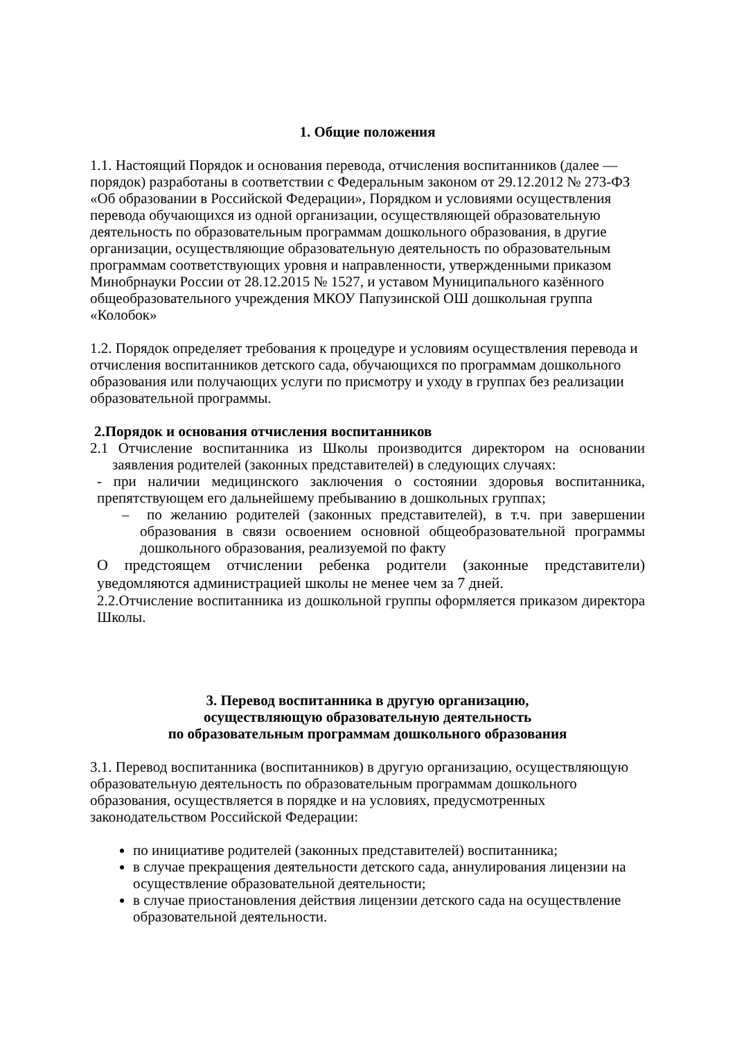1. Общие положения
1.1. Настоящий Порядок и основания перевода, отчисления воспитанников (далее — порядок) разработаны в соответствии с Федеральным законом от 29.12.2012 № 273-ФЗ «Об образовании в Российской Федерации», Порядком и условиями осуществления перевода обучающихся из одной организации, осуществляющей образовательную деятельность по образовательным программам дошкольного образования, в другие организации, осуществляющие образовательную деятельность по образовательным программам соответствующих уровня и направленности, утвержденными приказом Минобрнауки России от 28.12.2015 № 1527, и уставом Муниципального казённого общеобразовательного учреждения МКОУ Папузинской ОШ дошкольная группа «Колобок»
1.2. Порядок определяет требования к процедуре и условиям осуществления перевода и отчисления воспитанников детского сада, обучающихся по программам дошкольного образования или получающих услуги по присмотру и уходу в группах без реализации образовательной программы.
2.Порядок и основания отчисления воспитанников
2.1 Отчисление воспитанника из Школы производится директором на основании заявления родителей (законных представителей) в следующих случаях:
- при наличии медицинского заключения о состоянии здоровья воспитанника, препятствующем его дальнейшему пребыванию в дошкольных группах;
– по желанию родителей (законных представителей), в т.ч. при завершении образования в связи освоением основной общеобразовательной программы дошкольного образования, реализуемой по факту
О предстоящем отчислении ребенка родители (законные представители) уведомляются администрацией школы не менее чем за 7 дней.
2.2.Отчисление воспитанника из дошкольной группы оформляется приказом директора Школы.
3. Перевод воспитанника в другую организацию,
осуществляющую образовательную деятельность
по образовательным программам дошкольного образования
3.1. Перевод воспитанника (воспитанников) в другую организацию, осуществляющую образовательную деятельность по образовательным программам дошкольного образования, осуществляется в порядке и на условиях, предусмотренных законодательством Российской Федерации:
по инициативе родителей (законных представителей) воспитанника;
в случае прекращения деятельности детского сада, аннулирования лицензии на осуществление образовательной деятельности;
в случае приостановления действия лицензии детского сада на осуществление образовательной деятельности.